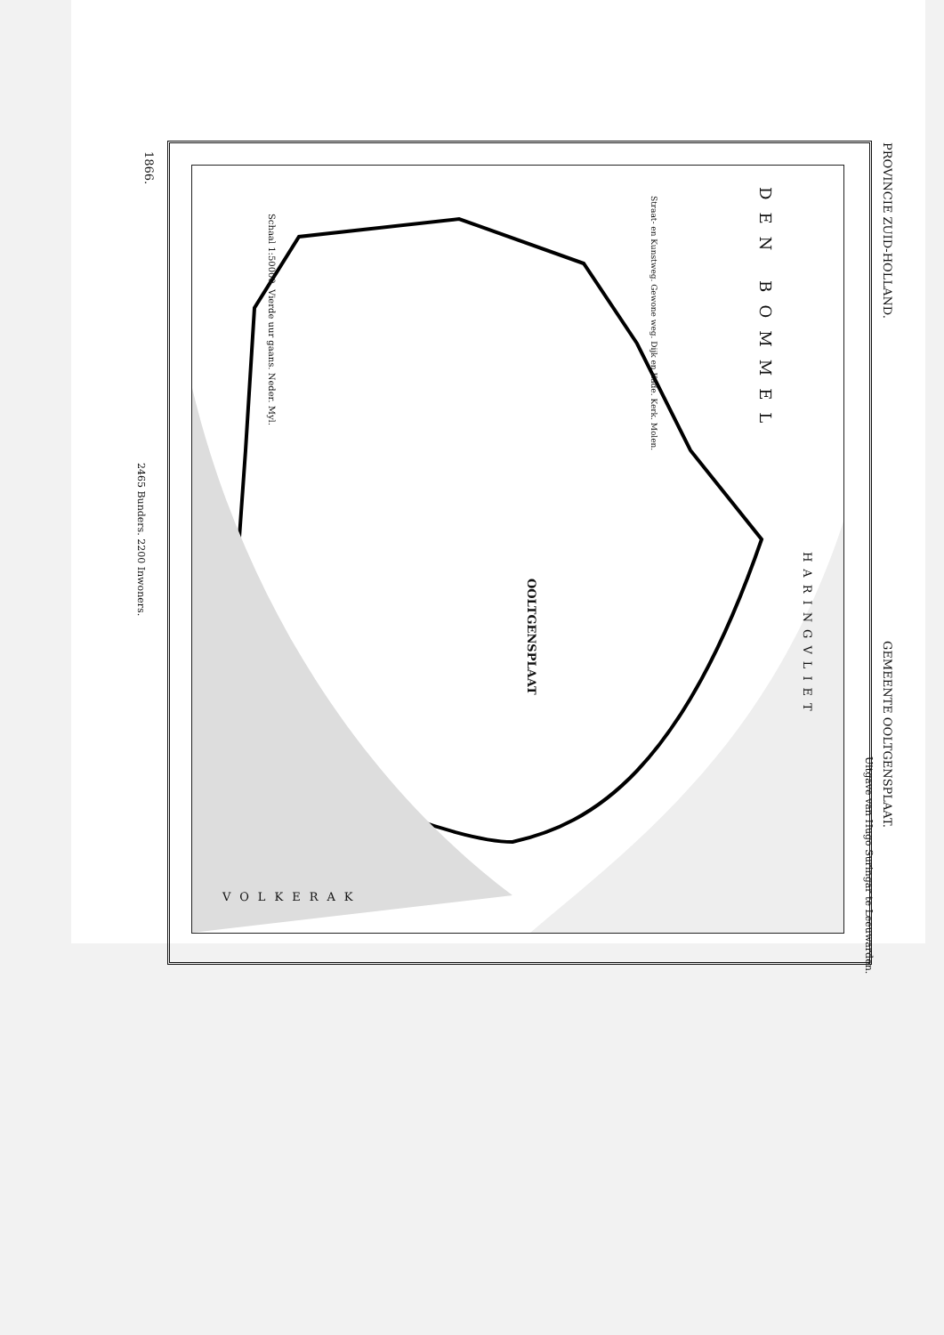PROVINCIE ZUID-HOLLAND.
GEMEENTE OOLTGENSPLAAT.
1866.
2465 Bunders. 2200 Inwoners.
Uitgave van Hugo Suringar te Leeuwarden.
DEN BOMMEL
OOLTGENSPLAAT
HARINGVLIET
VOLKERAK
Straat- en Kunstweg. Gewone weg. Dijk en Kade. Kerk. Molen.
Schaal 1:50000. Vierde uur gaans. Neder. Myl.